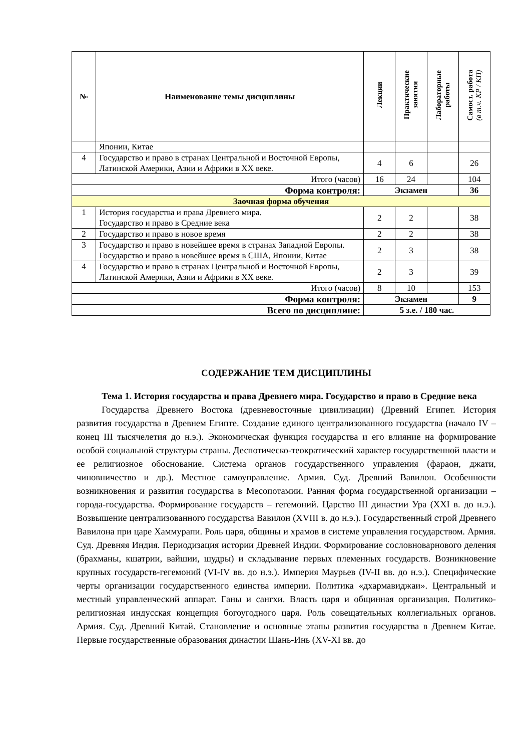| № | Наименование темы дисциплины | Лекции | Практические занятия | Лабораторные работы | Самост. работа (в т.ч. КР / КП) |
| --- | --- | --- | --- | --- | --- |
| | Японии, Китае | | | | |
| 4 | Государство и право в странах Центральной и Восточной Европы, Латинской Америки, Азии и Африки в XX веке. | 4 | 6 | | 26 |
| Итого (часов) | | 16 | 24 | | 104 |
| Форма контроля: | | Экзамен | | | 36 |
| Заочная форма обучения | | | | | |
| 1 | История государства и права Древнего мира. Государство и право в Средние века | 2 | 2 | | 38 |
| 2 | Государство и право в новое время | 2 | 2 | | 38 |
| 3 | Государство и право в новейшее время в странах Западной Европы. Государство и право в новейшее время в США, Японии, Китае | 2 | 3 | | 38 |
| 4 | Государство и право в странах Центральной и Восточной Европы, Латинской Америки, Азии и Африки в XX веке. | 2 | 3 | | 39 |
| Итого (часов) | | 8 | 10 | | 153 |
| Форма контроля: | | Экзамен | | | 9 |
| Всего по дисциплине: | | 5 з.е. / 180 час. | | | |
СОДЕРЖАНИЕ ТЕМ ДИСЦИПЛИНЫ
Тема 1. История государства и права Древнего мира. Государство и право в Средние века
Государства Древнего Востока (древневосточные цивилизации) (Древний Египет. История развития государства в Древнем Египте. Создание единого централизованного государства (начало IV – конец III тысячелетия до н.э.). Экономическая функция государства и его влияние на формирование особой социальной структуры страны. Деспотическо-теократический характер государственной власти и ее религиозное обоснование. Система органов государственного управления (фараон, джати, чиновничество и др.). Местное самоуправление. Армия. Суд. Древний Вавилон. Особенности возникновения и развития государства в Месопотамии. Ранняя форма государственной организации – города-государства. Формирование государств – гегемоний. Царство III династии Ура (XXI в. до н.э.). Возвышение централизованного государства Вавилон (XVIII в. до н.э.). Государственный строй Древнего Вавилона при царе Хаммурапи. Роль царя, общины и храмов в системе управления государством. Армия. Суд. Древняя Индия. Периодизация истории Древней Индии. Формирование сословноварнового деления (брахманы, кшатрии, вайшии, шудры) и складывание первых племенных государств. Возникновение крупных государств-гегемоний (VI-IV вв. до н.э.). Империя Маурьев (IV-II вв. до н.э.). Специфические черты организации государственного единства империи. Политика «дхармавиджаи». Центральный и местный управленческий аппарат. Ганы и сангхи. Власть царя и общинная организация. Политико-религиозная индусская концепция богоугодного царя. Роль совещательных коллегиальных органов. Армия. Суд. Древний Китай. Становление и основные этапы развития государства в Древнем Китае. Первые государственные образования династии Шань-Инь (XV-XI вв. до